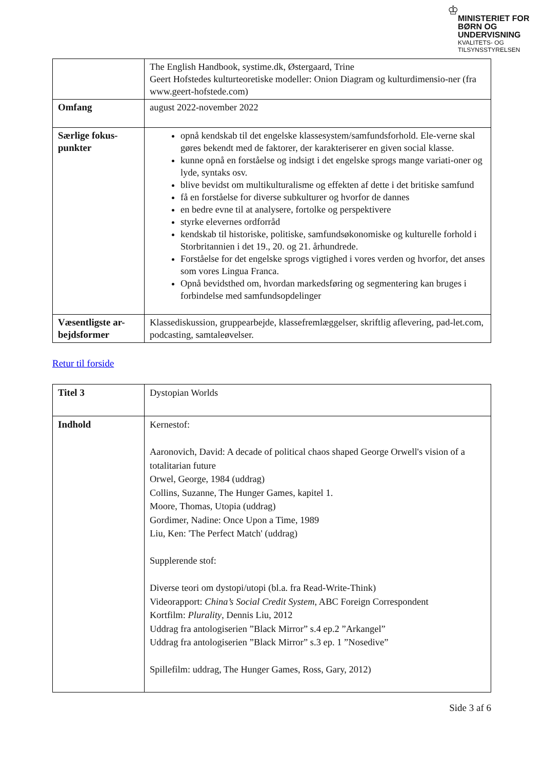♔
MINISTERIET FOR
BØRN OG
UNDERVISNING
KVALITETS- OG
TILSYNSSTYRELSEN
| | The English Handbook, systime.dk, Østergaard, Trine Geert Hofstedes kulturteoretiske modeller: Onion Diagram og kulturdimensio-ner (fra www.geert-hofstede.com) |
| Omfang | august 2022-november 2022 |
| Særlige fokus-punkter | opnå kendskab til det engelske klassesystem/samfundsforhold. Ele-verne skal gøres bekendt med de faktorer, der karakteriserer en given social klasse. kunne opnå en forståelse og indsigt i det engelske sprogs mange variati-oner og lyde, syntaks osv. blive bevidst om multikulturalisme og effekten af dette i det britiske samfund få en forståelse for diverse subkulturer og hvorfor de dannes en bedre evne til at analysere, fortolke og perspektivere styrke elevernes ordforråd kendskab til historiske, politiske, samfundsøkonomiske og kulturelle forhold i Storbritannien i det 19., 20. og 21. århundrede. Forståelse for det engelske sprogs vigtighed i vores verden og hvorfor, det anses som vores Lingua Franca. Opnå bevidsthed om, hvordan markedsføring og segmentering kan bruges i forbindelse med samfundsopdelinger |
| Væsentligste ar-bejdsformer | Klassediskussion, gruppearbejde, klassefremlæggelser, skriftlig aflevering, pad-let.com, podcasting, samtaleøvelser. |
Retur til forside
| Titel 3 | Dystopian Worlds |
| Indhold | Kernestof: Aaronovich, David: A decade of political chaos shaped George Orwell's vision of a totalitarian future Orwel, George, 1984 (uddrag) Collins, Suzanne, The Hunger Games, kapitel 1. Moore, Thomas, Utopia (uddrag) Gordimer, Nadine: Once Upon a Time, 1989 Liu, Ken: 'The Perfect Match' (uddrag) Supplerende stof: Diverse teori om dystopi/utopi (bl.a. fra Read-Write-Think) Videorapport: China’s Social Credit System , ABC Foreign Correspondent Kortfilm: Plurality , Dennis Liu, 2012 Uddrag fra antologiserien ”Black Mirror” s.4 ep.2 ”Arkangel” Uddrag fra antologiserien ”Black Mirror” s.3 ep. 1 ”Nosedive” Spillefilm: uddrag, The Hunger Games, Ross, Gary, 2012) |
Side 3 af 6